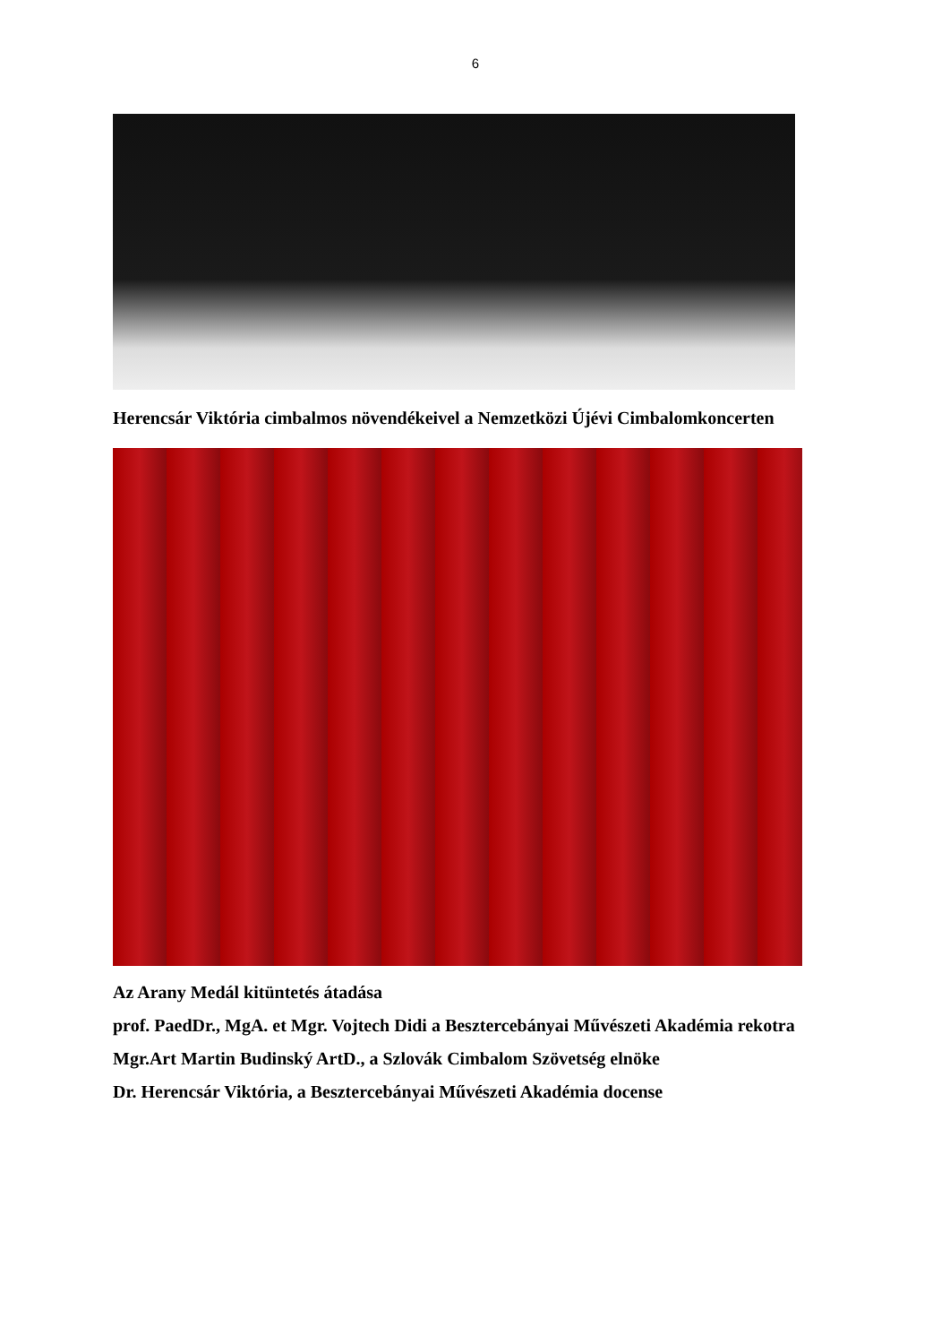6
Herencsár Viktória cimbalmos növendékeivel a Nemzetközi Újévi Cimbalomkoncerten
Az Arany Medál kitüntetés átadása
prof. PaedDr., MgA. et Mgr. Vojtech Didi a Besztercebányai Művészeti Akadémia rekotra
Mgr.Art Martin Budinský ArtD., a Szlovák Cimbalom Szövetség elnöke
Dr. Herencsár Viktória, a Besztercebányai Művészeti Akadémia docense